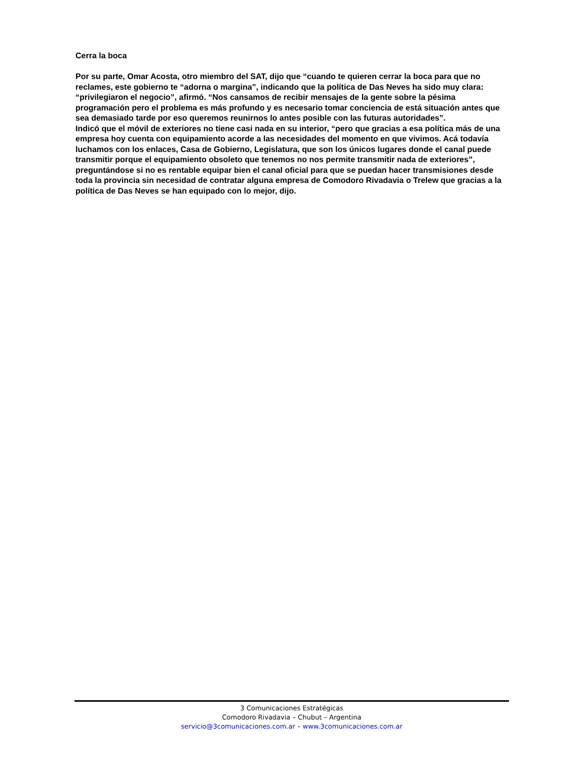Cerra la boca
Por su parte, Omar Acosta, otro miembro del SAT, dijo que “cuando te quieren cerrar la boca para que no reclames, este gobierno te “adorna o margina”, indicando que la política de Das Neves ha sido muy clara: “privilegiaron el negocio”, afirmó. “Nos cansamos de recibir mensajes de la gente sobre la pésima programación pero el problema es más profundo y es necesario tomar conciencia de está situación antes que sea demasiado tarde por eso queremos reunirnos lo antes posible con las futuras autoridades”.
Indicó que el móvil de exteriores no tiene casi nada en su interior, “pero que gracias a esa política más de una empresa hoy cuenta con equipamiento acorde a las necesidades del momento en que vivimos. Acá todavía luchamos con los enlaces, Casa de Gobierno, Legislatura, que son los únicos lugares donde el canal puede transmitir porque el equipamiento obsoleto que tenemos no nos permite transmitir nada de exteriores”, preguntándose si no es rentable equipar bien el canal oficial para que se puedan hacer transmisiones desde toda la provincia sin necesidad de contratar alguna empresa de Comodoro Rivadavia o Trelew que gracias a la política de Das Neves se han equipado con lo mejor, dijo.
3 Comunicaciones Estratégicas
Comodoro Rivadavia – Chubut – Argentina
servicio@3comunicaciones.com.ar – www.3comunicaciones.com.ar